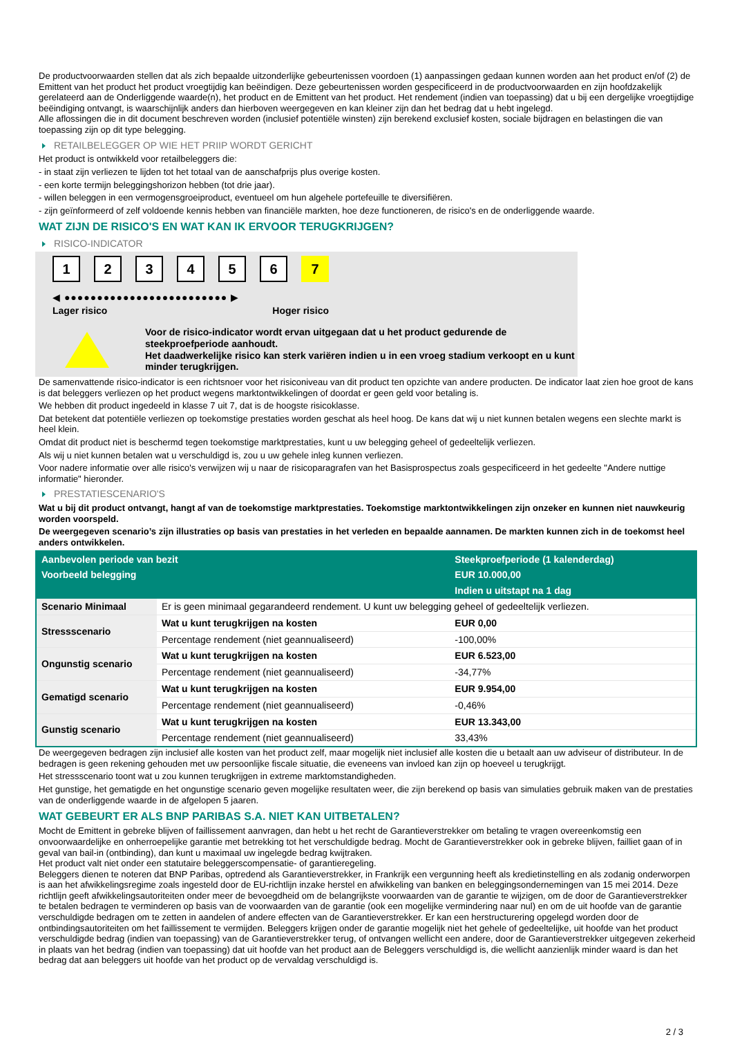De productvoorwaarden stellen dat als zich bepaalde uitzonderlijke gebeurtenissen voordoen (1) aanpassingen gedaan kunnen worden aan het product en/of (2) de Emittent van het product het product vroegtijdig kan beëindigen. Deze gebeurtenissen worden gespecificeerd in de productvoorwaarden en zijn hoofdzakelijk gerelateerd aan de Onderliggende waarde(n), het product en de Emittent van het product. Het rendement (indien van toepassing) dat u bij een dergelijke vroegtijdige beëindiging ontvangt, is waarschijnlijk anders dan hierboven weergegeven en kan kleiner zijn dan het bedrag dat u hebt ingelegd.
Alle aflossingen die in dit document beschreven worden (inclusief potentiële winsten) zijn berekend exclusief kosten, sociale bijdragen en belastingen die van toepassing zijn op dit type belegging.
RETAILBELEGGER OP WIE HET PRIIP WORDT GERICHT
Het product is ontwikkeld voor retailbeleggers die:
- in staat zijn verliezen te lijden tot het totaal van de aanschafprijs plus overige kosten.
- een korte termijn beleggingshorizon hebben (tot drie jaar).
- willen beleggen in een vermogensgroeiproduct, eventueel om hun algehele portefeuille te diversifiëren.
- zijn geïnformeerd of zelf voldoende kennis hebben van financiële markten, hoe deze functioneren, de risico's en de onderliggende waarde.
WAT ZIJN DE RISICO'S EN WAT KAN IK ERVOOR TERUGKRIJGEN?
RISICO-INDICATOR
123456 7
◀ ●●●●●●●●●●●●●●●●●●●●●●●●● ▶
Lager risico Hoger risico
Voor de risico-indicator wordt ervan uitgegaan dat u het product gedurende de steekproefperiode aanhoudt.
Het daadwerkelijke risico kan sterk variëren indien u in een vroeg stadium verkoopt en u kunt minder terugkrijgen.
De samenvattende risico-indicator is een richtsnoer voor het risiconiveau van dit product ten opzichte van andere producten. De indicator laat zien hoe groot de kans is dat beleggers verliezen op het product wegens marktontwikkelingen of doordat er geen geld voor betaling is.
We hebben dit product ingedeeld in klasse 7 uit 7, dat is de hoogste risicoklasse.
Dat betekent dat potentiële verliezen op toekomstige prestaties worden geschat als heel hoog. De kans dat wij u niet kunnen betalen wegens een slechte markt is heel klein.
Omdat dit product niet is beschermd tegen toekomstige marktprestaties, kunt u uw belegging geheel of gedeeltelijk verliezen.
Als wij u niet kunnen betalen wat u verschuldigd is, zou u uw gehele inleg kunnen verliezen.
Voor nadere informatie over alle risico's verwijzen wij u naar de risicoparagrafen van het Basisprospectus zoals gespecificeerd in het gedeelte "Andere nuttige informatie" hieronder.
PRESTATIESCENARIO'S
Wat u bij dit product ontvangt, hangt af van de toekomstige marktprestaties. Toekomstige marktontwikkelingen zijn onzeker en kunnen niet nauwkeurig worden voorspeld.
De weergegeven scenario’s zijn illustraties op basis van prestaties in het verleden en bepaalde aannamen. De markten kunnen zich in de toekomst heel anders ontwikkelen.
| Aanbevolen periode van bezit | | Steekproefperiode (1 kalenderdag) |
| --- | --- | --- |
| Voorbeeld belegging | | EUR 10.000,00 |
| | | Indien u uitstapt na 1 dag |
| Scenario Minimaal | Er is geen minimaal gegarandeerd rendement. U kunt uw belegging geheel of gedeeltelijk verliezen. | |
| Stressscenario | Wat u kunt terugkrijgen na kosten | EUR 0,00 |
| | Percentage rendement (niet geannualiseerd) | -100,00% |
| Ongunstig scenario | Wat u kunt terugkrijgen na kosten | EUR 6.523,00 |
| | Percentage rendement (niet geannualiseerd) | -34,77% |
| Gematigd scenario | Wat u kunt terugkrijgen na kosten | EUR 9.954,00 |
| | Percentage rendement (niet geannualiseerd) | -0,46% |
| Gunstig scenario | Wat u kunt terugkrijgen na kosten | EUR 13.343,00 |
| | Percentage rendement (niet geannualiseerd) | 33,43% |
De weergegeven bedragen zijn inclusief alle kosten van het product zelf, maar mogelijk niet inclusief alle kosten die u betaalt aan uw adviseur of distributeur. In de bedragen is geen rekening gehouden met uw persoonlijke fiscale situatie, die eveneens van invloed kan zijn op hoeveel u terugkrijgt.
Het stressscenario toont wat u zou kunnen terugkrijgen in extreme marktomstandigheden.
Het gunstige, het gematigde en het ongunstige scenario geven mogelijke resultaten weer, die zijn berekend op basis van simulaties gebruik maken van de prestaties van de onderliggende waarde in de afgelopen 5 jaaren.
WAT GEBEURT ER ALS BNP PARIBAS S.A. NIET KAN UITBETALEN?
Mocht de Emittent in gebreke blijven of faillissement aanvragen, dan hebt u het recht de Garantieverstrekker om betaling te vragen overeenkomstig een onvoorwaardelijke en onherroepelijke garantie met betrekking tot het verschuldigde bedrag. Mocht de Garantieverstrekker ook in gebreke blijven, failliet gaan of in geval van bail-in (ontbinding), dan kunt u maximaal uw ingelegde bedrag kwijtraken.
Het product valt niet onder een statutaire beleggerscompensatie- of garantieregeling.
Beleggers dienen te noteren dat BNP Paribas, optredend als Garantieverstrekker, in Frankrijk een vergunning heeft als kredietinstelling en als zodanig onderworpen is aan het afwikkelingsregime zoals ingesteld door de EU-richtlijn inzake herstel en afwikkeling van banken en beleggingsondernemingen van 15 mei 2014. Deze richtlijn geeft afwikkelingsautoriteiten onder meer de bevoegdheid om de belangrijkste voorwaarden van de garantie te wijzigen, om de door de Garantieverstrekker te betalen bedragen te verminderen op basis van de voorwaarden van de garantie (ook een mogelijke vermindering naar nul) en om de uit hoofde van de garantie verschuldigde bedragen om te zetten in aandelen of andere effecten van de Garantieverstrekker. Er kan een herstructurering opgelegd worden door de ontbindingsautoriteiten om het faillissement te vermijden. Beleggers krijgen onder de garantie mogelijk niet het gehele of gedeeltelijke, uit hoofde van het product verschuldigde bedrag (indien van toepassing) van de Garantieverstrekker terug, of ontvangen wellicht een andere, door de Garantieverstrekker uitgegeven zekerheid in plaats van het bedrag (indien van toepassing) dat uit hoofde van het product aan de Beleggers verschuldigd is, die wellicht aanzienlijk minder waard is dan het bedrag dat aan beleggers uit hoofde van het product op de vervaldag verschuldigd is.
2 / 3